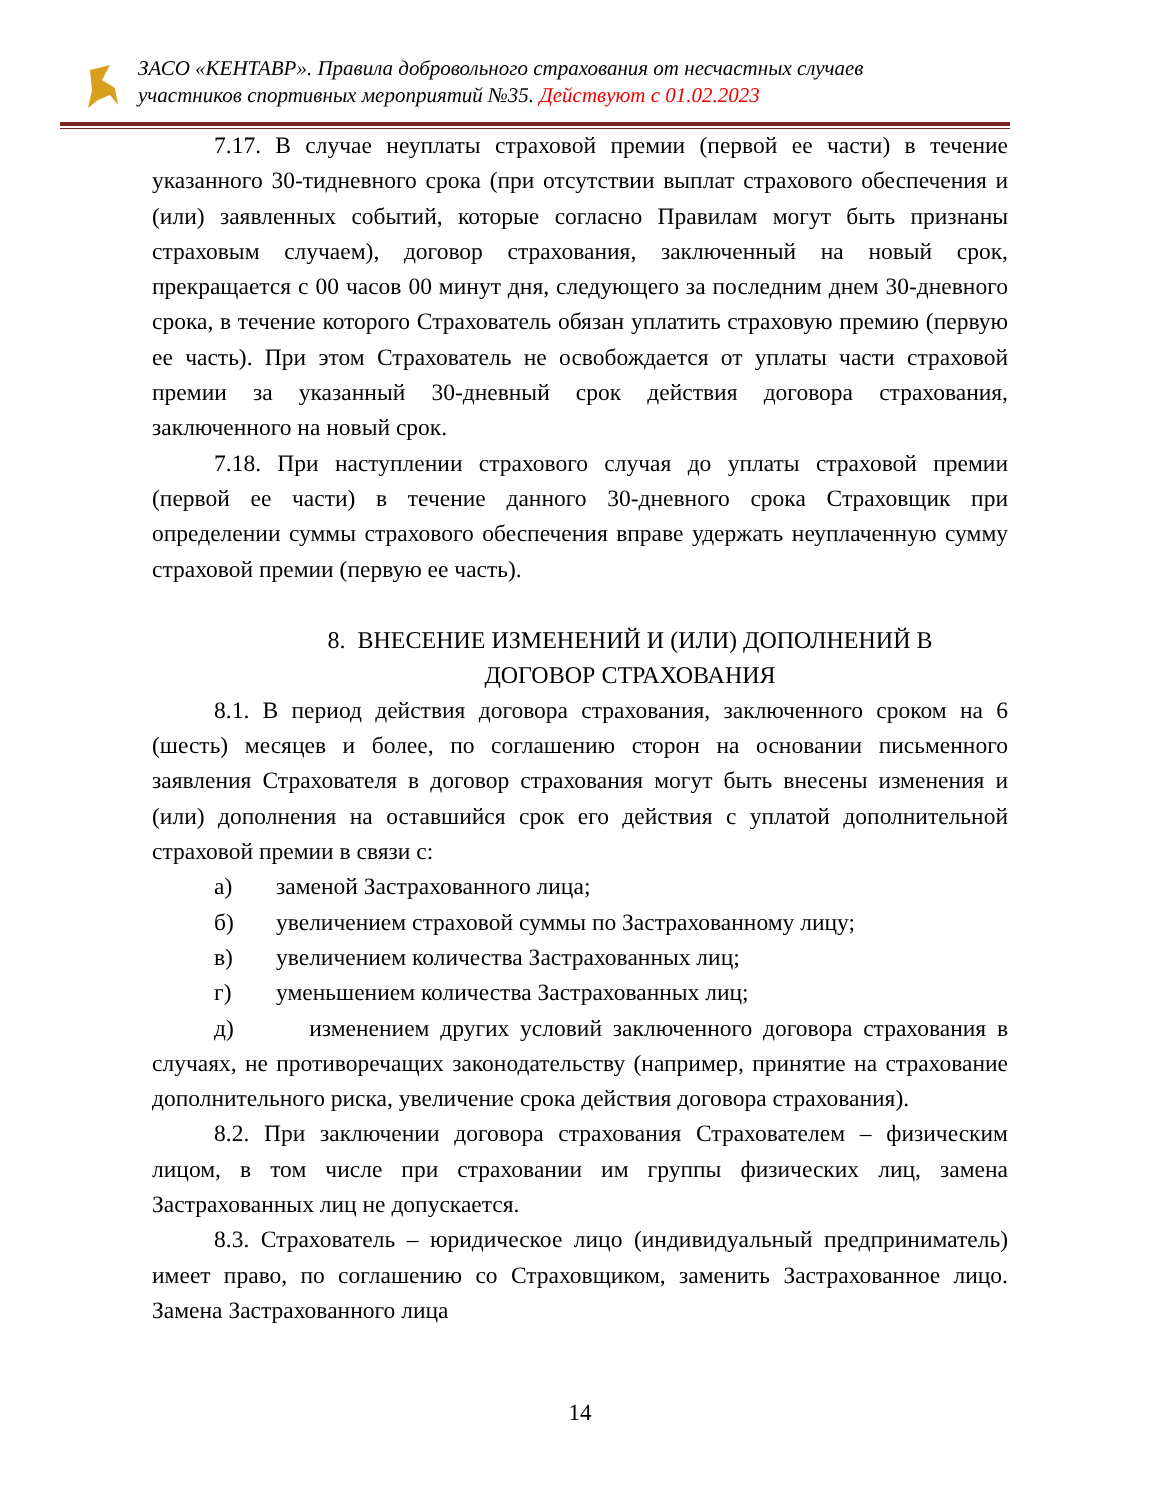ЗАСО «КЕНТАВР». Правила добровольного страхования от несчастных случаев
участников спортивных мероприятий №35. Действуют с 01.02.2023
7.17. В случае неуплаты страховой премии (первой ее части) в течение указанного 30-тидневного срока (при отсутствии выплат страхового обеспечения и (или) заявленных событий, которые согласно Правилам могут быть признаны страховым случаем), договор страхования, заключенный на новый срок, прекращается с 00 часов 00 минут дня, следующего за последним днем 30-дневного срока, в течение которого Страхователь обязан уплатить страховую премию (первую ее часть). При этом Страхователь не освобождается от уплаты части страховой премии за указанный 30-дневный срок действия договора страхования, заключенного на новый срок.
7.18. При наступлении страхового случая до уплаты страховой премии (первой ее части) в течение данного 30-дневного срока Страховщик при определении суммы страхового обеспечения вправе удержать неуплаченную сумму страховой премии (первую ее часть).
8. ВНЕСЕНИЕ ИЗМЕНЕНИЙ И (ИЛИ) ДОПОЛНЕНИЙ В
ДОГОВОР СТРАХОВАНИЯ
8.1. В период действия договора страхования, заключенного сроком на 6 (шесть) месяцев и более, по соглашению сторон на основании письменного заявления Страхователя в договор страхования могут быть внесены изменения и (или) дополнения на оставшийся срок его действия с уплатой дополнительной страховой премии в связи с:
а) заменой Застрахованного лица;
б) увеличением страховой суммы по Застрахованному лицу;
в) увеличением количества Застрахованных лиц;
г) уменьшением количества Застрахованных лиц;
д) изменением других условий заключенного договора страхования в случаях, не противоречащих законодательству (например, принятие на страхование дополнительного риска, увеличение срока действия договора страхования).
8.2. При заключении договора страхования Страхователем – физическим лицом, в том числе при страховании им группы физических лиц, замена Застрахованных лиц не допускается.
8.3. Страхователь – юридическое лицо (индивидуальный предприниматель) имеет право, по соглашению со Страховщиком, заменить Застрахованное лицо. Замена Застрахованного лица
14